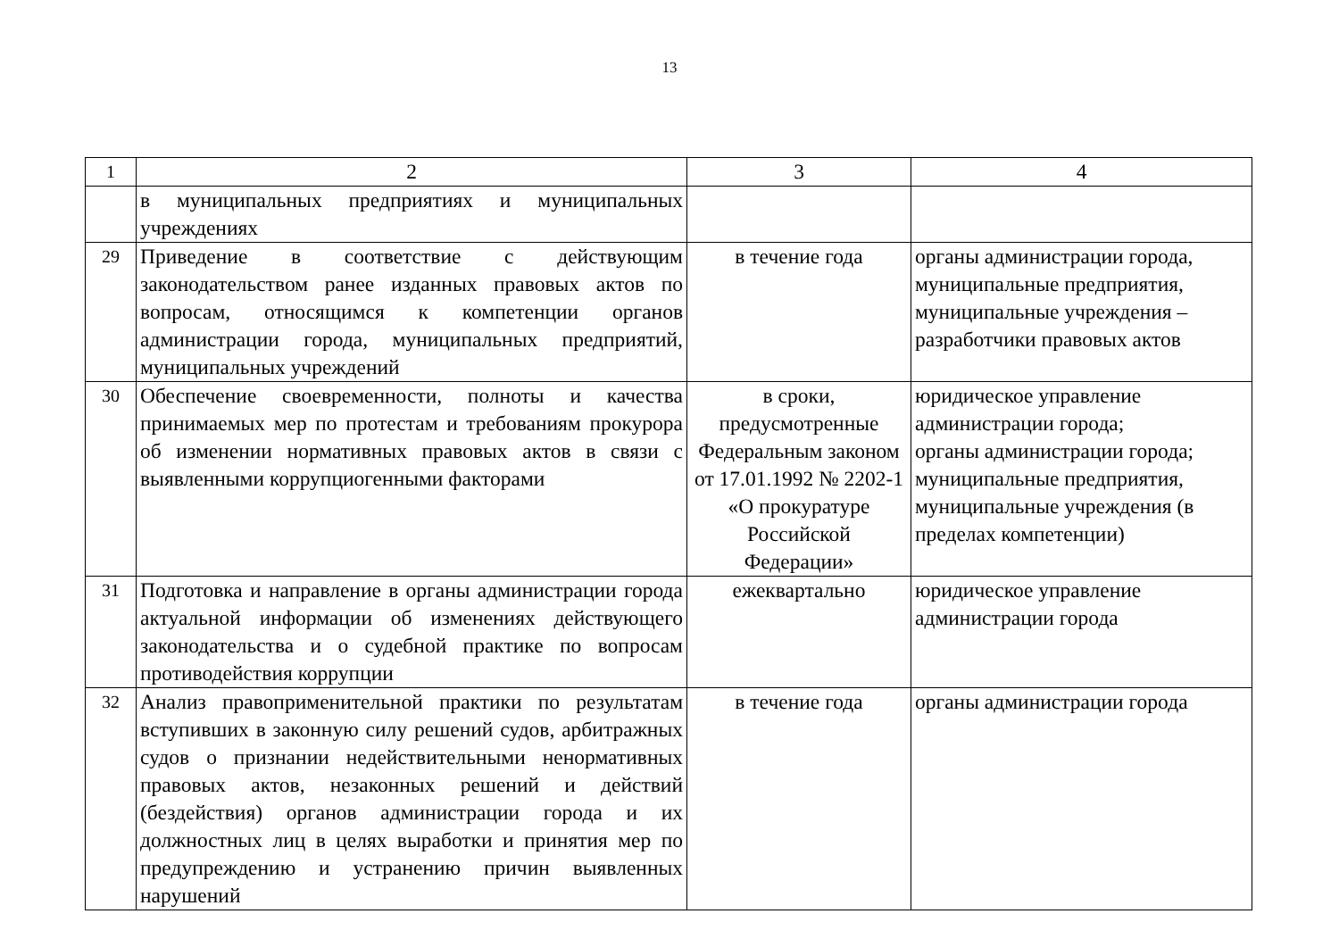13
| 1 | 2 | 3 | 4 |
| | в муниципальных предприятиях и муниципальных учреждениях | | |
| 29 | Приведение в соответствие с действующим законодательством ранее изданных правовых актов по вопросам, относящимся к компетенции органов администрации города, муниципальных предприятий, муниципальных учреждений | в течение года | органы администрации города, муниципальные предприятия, муниципальные учреждения – разработчики правовых актов |
| 30 | Обеспечение своевременности, полноты и качества принимаемых мер по протестам и требованиям прокурора об изменении нормативных правовых актов в связи с выявленными коррупциогенными факторами | в сроки, предусмотренные Федеральным законом от 17.01.1992 № 2202-1 «О прокуратуре Российской Федерации» | юридическое управление администрации города; органы администрации города; муниципальные предприятия, муниципальные учреждения (в пределах компетенции) |
| 31 | Подготовка и направление в органы администрации города актуальной информации об изменениях действующего законодательства и о судебной практике по вопросам противодействия коррупции | ежеквартально | юридическое управление администрации города |
| 32 | Анализ правоприменительной практики по результатам вступивших в законную силу решений судов, арбитражных судов о признании недействительными ненормативных правовых актов, незаконных решений и действий (бездействия) органов администрации города и их должностных лиц в целях выработки и принятия мер по предупреждению и устранению причин выявленных нарушений | в течение года | органы администрации города |